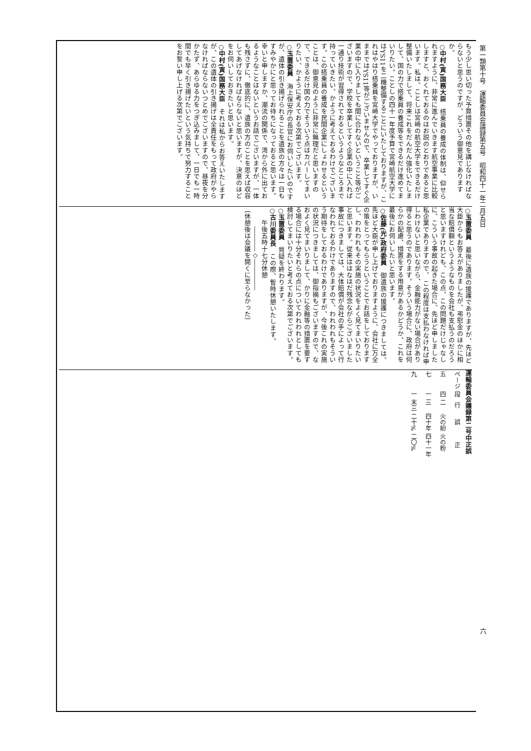第一類第十号　運輸委員会議録第五号　昭和四十一年二月五日
もう少し思い切った予算措置その他を講じなければならないと思うのですが、どういう御意見でありますか。
○中村(寅)国務大臣　搭乗員の養成の体制は、仰せられますように、非常に進んでいきます航空事業に比較しますと、おくれておるのはお説のとおりであると思います。私は、ことしは宮崎の航空大学をできるだけ整備いたしまして、将来これをだんだん強化いたしまして、国の力で搭乗員の養成等をできるだけ進めてまいりたい。ことしの四十一年度予算で宮崎航空大学にはYS11を二機整備することにいたしておりますが、これはやはり搭乗員を宮崎大学でやっておりますが、いままではYS11等がございませんので、卒業してすぐ企業の中に入りましても間に合わないということ等がございますので、学校を卒業してすぐ企業の中に入れば一通り技術が習得されておるというようなところまで持っていきたい、かように考えておるわけでございます。この搭乗員の養成を民間企業にしょわせるということは、御意見のように非常に無理だと思いますので、できるだけ国の力でそういう点はカバーしてまいりたい、かように考えておる次第でございます。
○玉置委員　海上保安庁の長官にお伺いしたいのですが、遺体の引き揚げられることを遺族の方々は一日もすみやかにと思ってお待ちになっておると思います。幸いと申しますか、潮流の関係で、湾から外に出ておるようなことはないというお話でございますが、一体も残さずに、徹底的に、遺族の方のことを思えば収容してあげなければならないと思いますが、決意のほどをお伺いしておきたいと思います。
○中村(寅)国務大臣　それは私からお答えいたしますが、この遺体の引き揚げは全責任をもって政府がやらなければならないつとめでございますので、昼夜を分かたず、あらゆる力をつぎ込みまして、一日でも一時間でも早く引き揚げたいという気持ちで努力することをお誓い申し上げる次第でございます。
○玉置委員　最後に遺族の援護でありますが、先ほど大臣からもお答えがありましたが、弔慰金のほかに相当な賠償額というようなものを会社も支払うのだろうと思いますけれども、この点、この問題だけじゃなしに、こういう事故の起きた場合に、先ほど申しました私企業でありますので、 この程度は支払わなければ申しわけないと思いながら、金融能力がない場合があり得ると思うのであります。そういう場合に、政府は何らかの配慮、措置をする用意があるかどうか、これを最後にお伺いしたいと思います。
○佐藤(光)政府委員　御遺族の援護につきましては、先ほど大臣が申し上げておりますように、会社に万全の策をとってもらうということでお話をしておりますし、われわれもその実施の状況をよく見てまいりたいと思います。従来ははなはだ残念ながらございました事故につきましては、大体賠償が会社の手によって行なわれておるわけでありますので、われわれもそういう期待をしておるわけでありますが、今後これの実施の状況につきましては、御指摘もございますので、なおよく見てまいりまして、かりに金融等の措置を要する場合には十分それらの点についてわれわれとしても検討してまいりたいと考えておる次第でございます。
○玉置委員　質疑を終わります。
○古川委員長　この際、暫時休憩いたします。
　　午後五時十七分休憩
　　　――――◇―――――
〔休憩後は会議を開くに至らなかった〕
運輸委員会議録第二号中正誤
| ページ | 段 | 行 | 誤 | 正 |
| --- | --- | --- | --- | --- |
| 五 | 四 | 二 | 火の紛 | 火の粉 |
| 七 | 一 | 三 | 四十年 | 四十一年 |
| 九 | 一 | 末三 | 二十% | 二〇% |
六